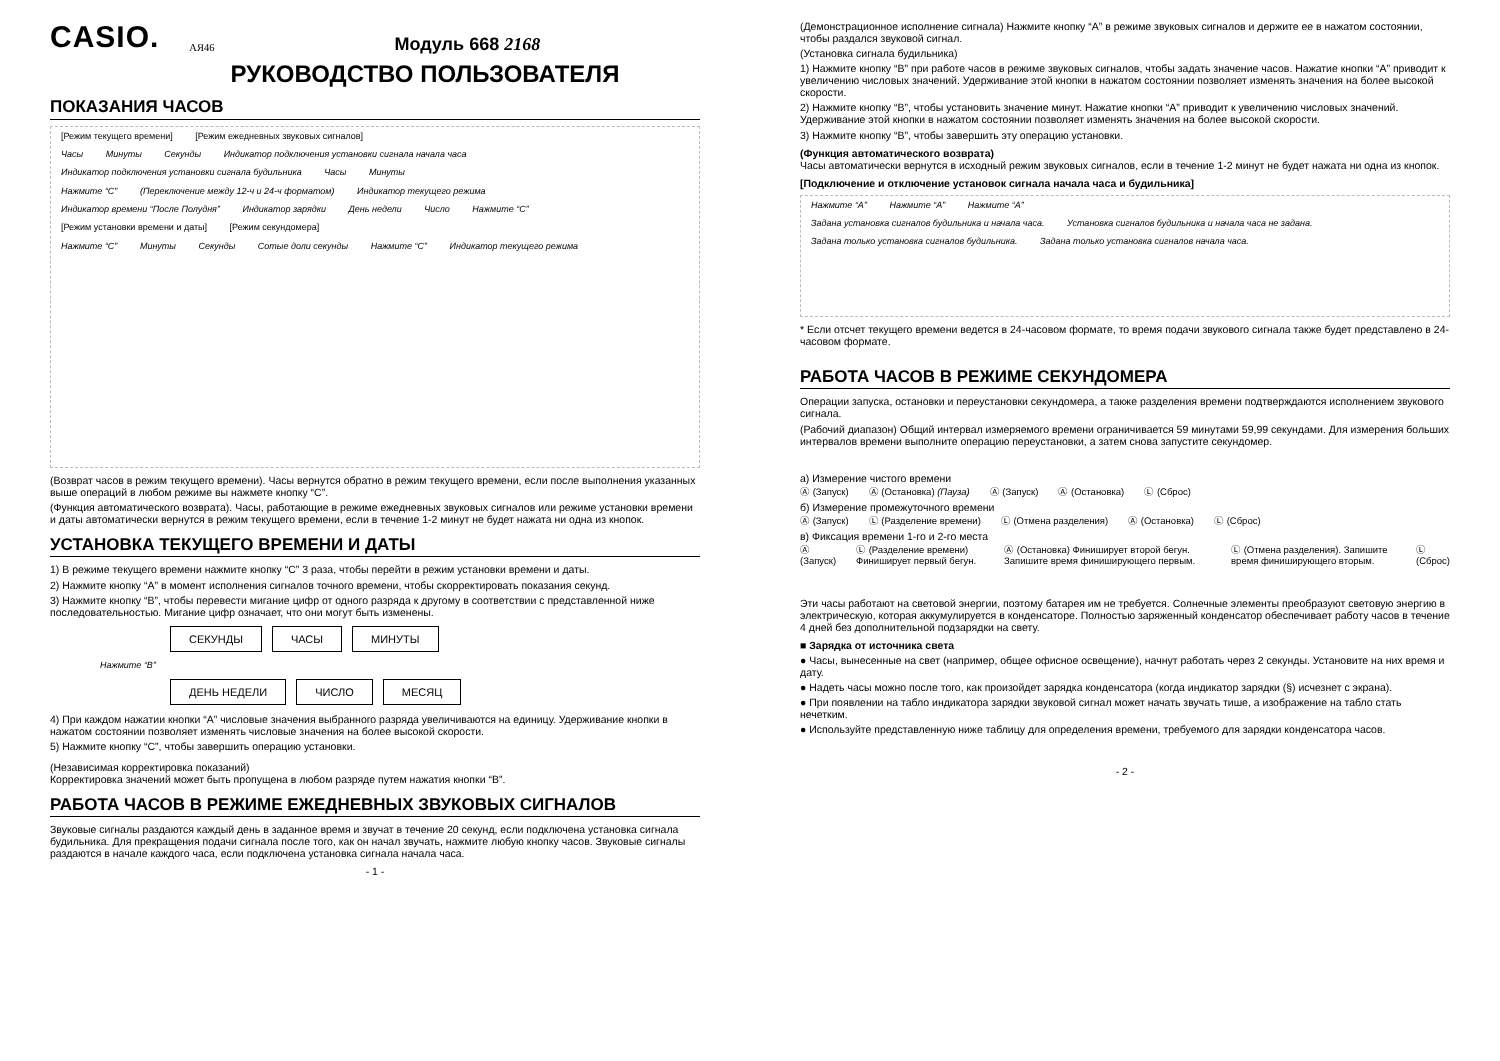CASIO. АЯ46 Модуль 668 2168
РУКОВОДСТВО ПОЛЬЗОВАТЕЛЯ
ПОКАЗАНИЯ ЧАСОВ
[Режим текущего времени] [Режим ежедневных звуковых сигналов]
Часы Минуты Секунды Индикатор подключения установки сигнала начала часа Индикатор подключения установки сигнала будильника Часы Минуты
Нажмите “C” (Переключение между 12-ч и 24-ч форматом) Индикатор текущего режима
Индикатор времени “После Полудня” Индикатор зарядки День недели Число Нажмите “C”
[Режим установки времени и даты] [Режим секундомера]
Нажмите “C” Минуты Секунды Сотые доли секунды Нажмите “C” Индикатор текущего режима
(Возврат часов в режим текущего времени). Часы вернутся обратно в режим текущего времени, если после выполнения указанных выше операций в любом режиме вы нажмете кнопку “C”.
(Функция автоматического возврата). Часы, работающие в режиме ежедневных звуковых сигналов или режиме установки времени и даты автоматически вернутся в режим текущего времени, если в течение 1-2 минут не будет нажата ни одна из кнопок.
УСТАНОВКА ТЕКУЩЕГО ВРЕМЕНИ И ДАТЫ
1) В режиме текущего времени нажмите кнопку “C” 3 раза, чтобы перейти в режим установки времени и даты.
2) Нажмите кнопку “A” в момент исполнения сигналов точного времени, чтобы скорректировать показания секунд.
3) Нажмите кнопку “B”, чтобы перевести мигание цифр от одного разряда к другому в соответствии с представленной ниже последовательностью. Мигание цифр означает, что они могут быть изменены.
СЕКУНДЫ
ЧАСЫ
МИНУТЫ
Нажмите “B”
ДЕНЬ НЕДЕЛИ
ЧИСЛО
МЕСЯЦ
4) При каждом нажатии кнопки “A” числовые значения выбранного разряда увеличиваются на единицу. Удерживание кнопки в нажатом состоянии позволяет изменять числовые значения на более высокой скорости.
5) Нажмите кнопку “C”, чтобы завершить операцию установки.
(Независимая корректировка показаний)
Корректировка значений может быть пропущена в любом разряде путем нажатия кнопки “B”.
РАБОТА ЧАСОВ В РЕЖИМЕ ЕЖЕДНЕВНЫХ ЗВУКОВЫХ СИГНАЛОВ
Звуковые сигналы раздаются каждый день в заданное время и звучат в течение 20 секунд, если подключена установка сигнала будильника. Для прекращения подачи сигнала после того, как он начал звучать, нажмите любую кнопку часов. Звуковые сигналы раздаются в начале каждого часа, если подключена установка сигнала начала часа.
- 1 -
(Демонстрационное исполнение сигнала) Нажмите кнопку “A” в режиме звуковых сигналов и держите ее в нажатом состоянии, чтобы раздался звуковой сигнал.
(Установка сигнала будильника)
1) Нажмите кнопку “B” при работе часов в режиме звуковых сигналов, чтобы задать значение часов. Нажатие кнопки “A” приводит к увеличению числовых значений. Удерживание этой кнопки в нажатом состоянии позволяет изменять значения на более высокой скорости.
2) Нажмите кнопку “B”, чтобы установить значение минут. Нажатие кнопки “A” приводит к увеличению числовых значений. Удерживание этой кнопки в нажатом состоянии позволяет изменять значения на более высокой скорости.
3) Нажмите кнопку “B”, чтобы завершить эту операцию установки.
(Функция автоматического возврата)
Часы автоматически вернутся в исходный режим звуковых сигналов, если в течение 1-2 минут не будет нажата ни одна из кнопок.
[Подключение и отключение установок сигнала начала часа и будильника]
Нажмите “A” Нажмите “A” Нажмите “A”
Задана установка сигналов будильника и начала часа. Установка сигналов будильника и начала часа не задана. Задана только установка сигналов будильника. Задана только установка сигналов начала часа.
* Если отсчет текущего времени ведется в 24-часовом формате, то время подачи звукового сигнала также будет представлено в 24-часовом формате.
РАБОТА ЧАСОВ В РЕЖИМЕ СЕКУНДОМЕРА
Операции запуска, остановки и переустановки секундомера, а также разделения времени подтверждаются исполнением звукового сигнала.
(Рабочий диапазон) Общий интервал измеряемого времени ограничивается 59 минутами 59,99 секундами. Для измерения больших интервалов времени выполните операцию переустановки, а затем снова запустите секундомер.
а) Измерение чистого времени
Ⓐ (Запуск) Ⓐ (Остановка) (Пауза) Ⓐ (Запуск) Ⓐ (Остановка) Ⓛ (Сброс)
б) Измерение промежуточного времени
Ⓐ (Запуск) Ⓛ (Разделение времени) Ⓛ (Отмена разделения) Ⓐ (Остановка) Ⓛ (Сброс)
в) Фиксация времени 1-го и 2-го места
Ⓐ (Запуск) Ⓛ (Разделение времени) Финиширует первый бегун. Ⓐ (Остановка) Финиширует второй бегун. Запишите время финиширующего первым. Ⓛ (Отмена разделения). Запишите время финиширующего вторым. Ⓛ (Сброс)
Эти часы работают на световой энергии, поэтому батарея им не требуется. Солнечные элементы преобразуют световую энергию в электрическую, которая аккумулируется в конденсаторе. Полностью заряженный конденсатор обеспечивает работу часов в течение 4 дней без дополнительной подзарядки на свету.
■ Зарядка от источника света
● Часы, вынесенные на свет (например, общее офисное освещение), начнут работать через 2 секунды. Установите на них время и дату.
● Надеть часы можно после того, как произойдет зарядка конденсатора (когда индикатор зарядки (§) исчезнет с экрана).
● При появлении на табло индикатора зарядки звуковой сигнал может начать звучать тише, а изображение на табло стать нечетким.
● Используйте представленную ниже таблицу для определения времени, требуемого для зарядки конденсатора часов.
- 2 -